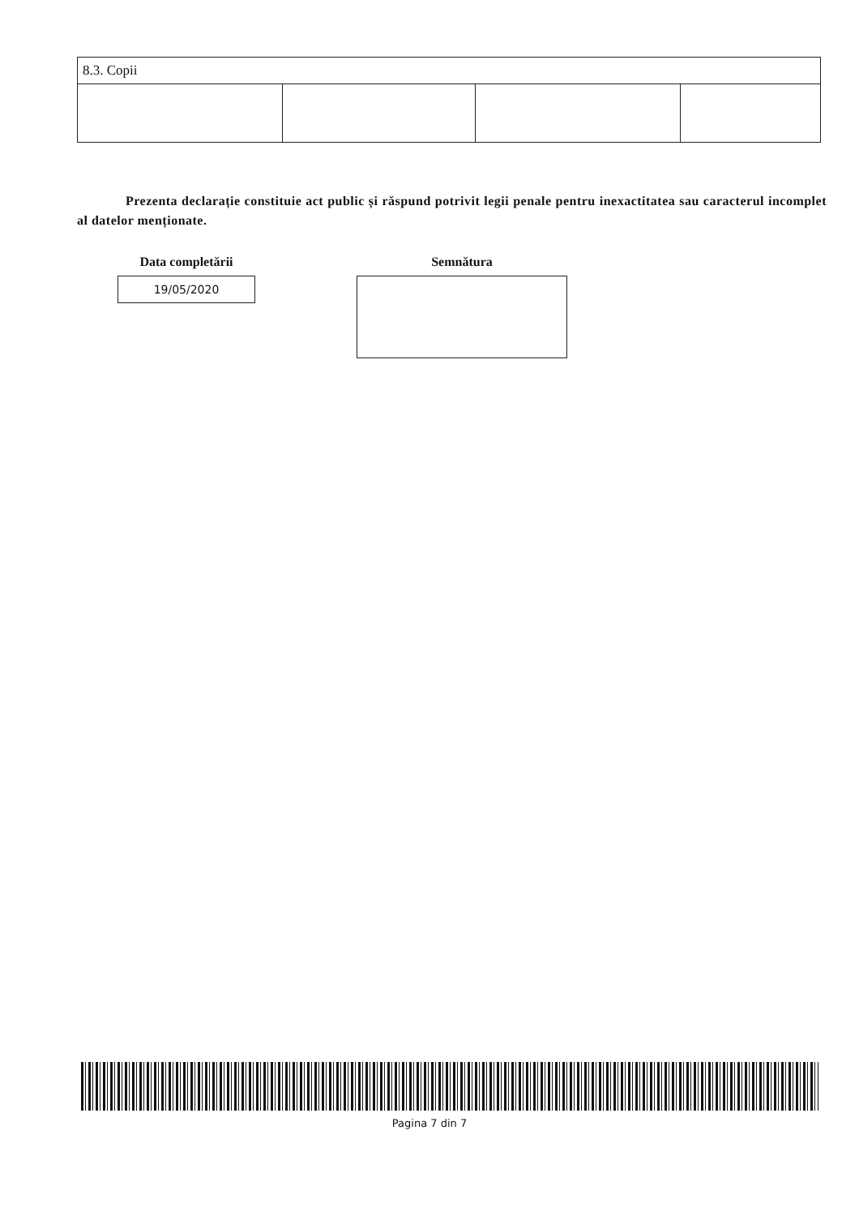| 8.3. Copii | | | |
Prezenta declarație constituie act public și răspund potrivit legii penale pentru inexactitatea sau caracterul incomplet al datelor menționate.
Data completării
19/05/2020
Semnătura
Pagina 7 din 7